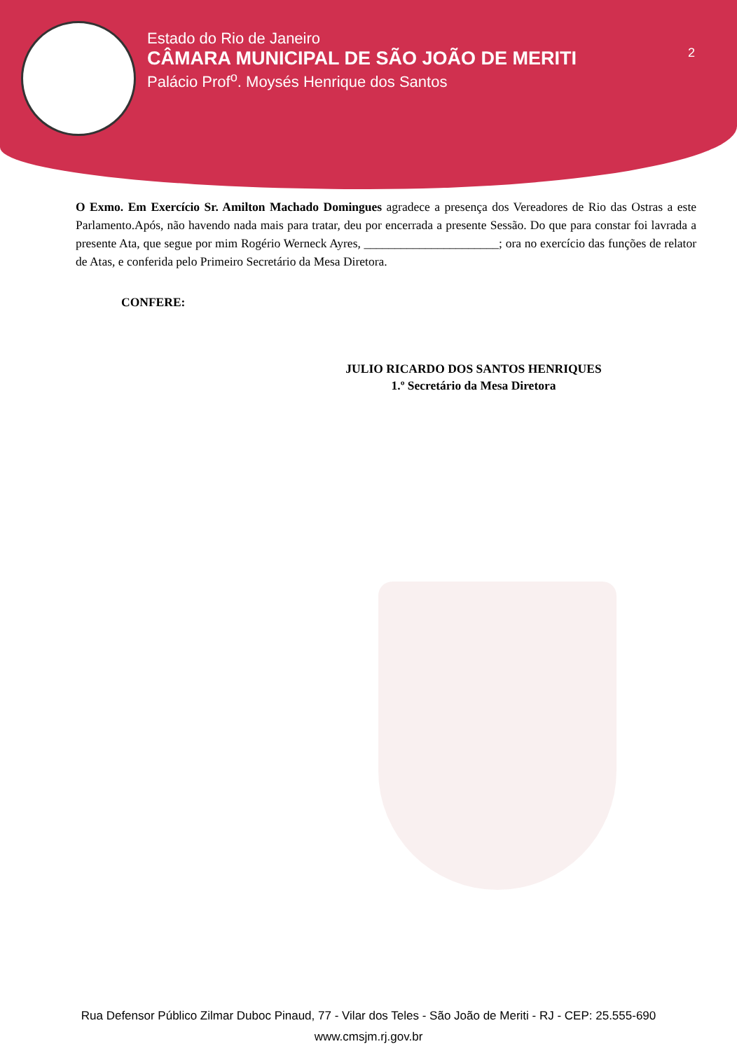Estado do Rio de Janeiro
CÂMARA MUNICIPAL DE SÃO JOÃO DE MERITI
Palácio Prof<sup>o</sup>. Moysés Henrique dos Santos
2
O Exmo. Em Exercício Sr. Amilton Machado Domingues agradece a presença dos Vereadores de Rio das Ostras a este Parlamento.Após, não havendo nada mais para tratar, deu por encerrada a presente Sessão. Do que para constar foi lavrada a presente Ata, que segue por mim Rogério Werneck Ayres, ______________________; ora no exercício das funções de relator de Atas, e conferida pelo Primeiro Secretário da Mesa Diretora.
CONFERE:
JULIO RICARDO DOS SANTOS HENRIQUES
1.º Secretário da Mesa Diretora
Rua Defensor Público Zilmar Duboc Pinaud, 77 - Vilar dos Teles - São João de Meriti - RJ - CEP: 25.555-690
www.cmsjm.rj.gov.br